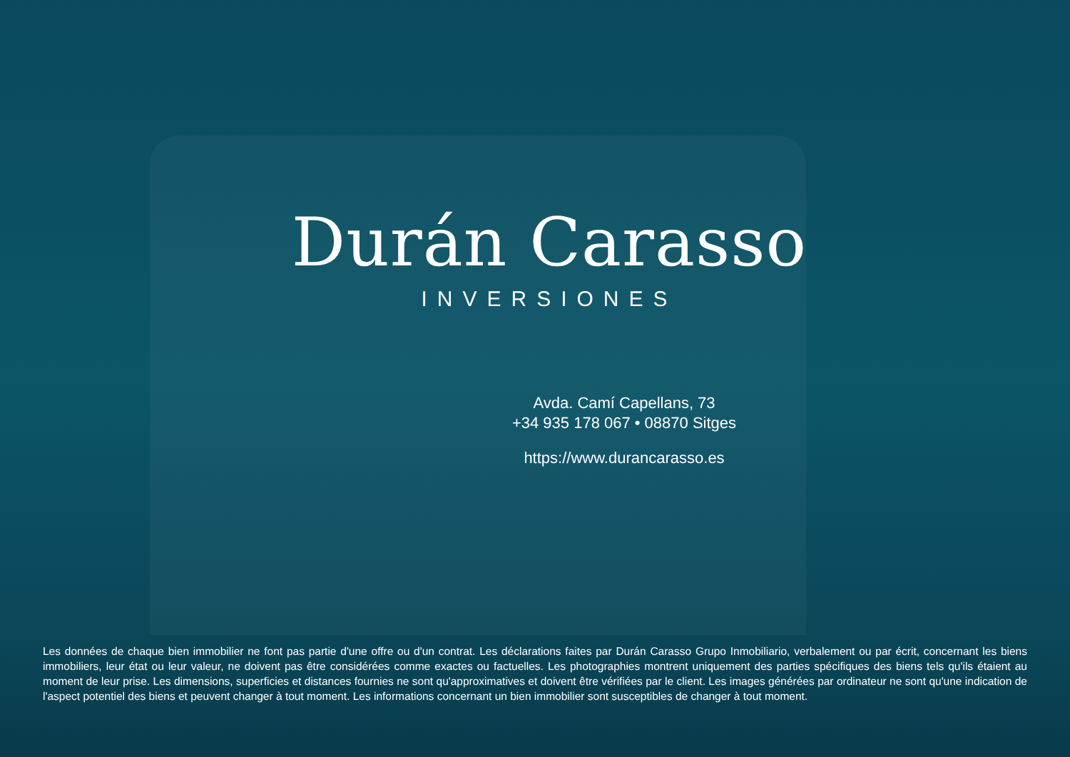Durán Carasso
INVERSIONES
Avda. Camí Capellans, 73
+34 935 178 067 • 08870 Sitges
https://www.durancarasso.es
Les données de chaque bien immobilier ne font pas partie d'une offre ou d'un contrat. Les déclarations faites par Durán Carasso Grupo Inmobiliario, verbalement ou par écrit, concernant les biens immobiliers, leur état ou leur valeur, ne doivent pas être considérées comme exactes ou factuelles. Les photographies montrent uniquement des parties spécifiques des biens tels qu'ils étaient au moment de leur prise. Les dimensions, superficies et distances fournies ne sont qu'approximatives et doivent être vérifiées par le client. Les images générées par ordinateur ne sont qu'une indication de l'aspect potentiel des biens et peuvent changer à tout moment. Les informations concernant un bien immobilier sont susceptibles de changer à tout moment.